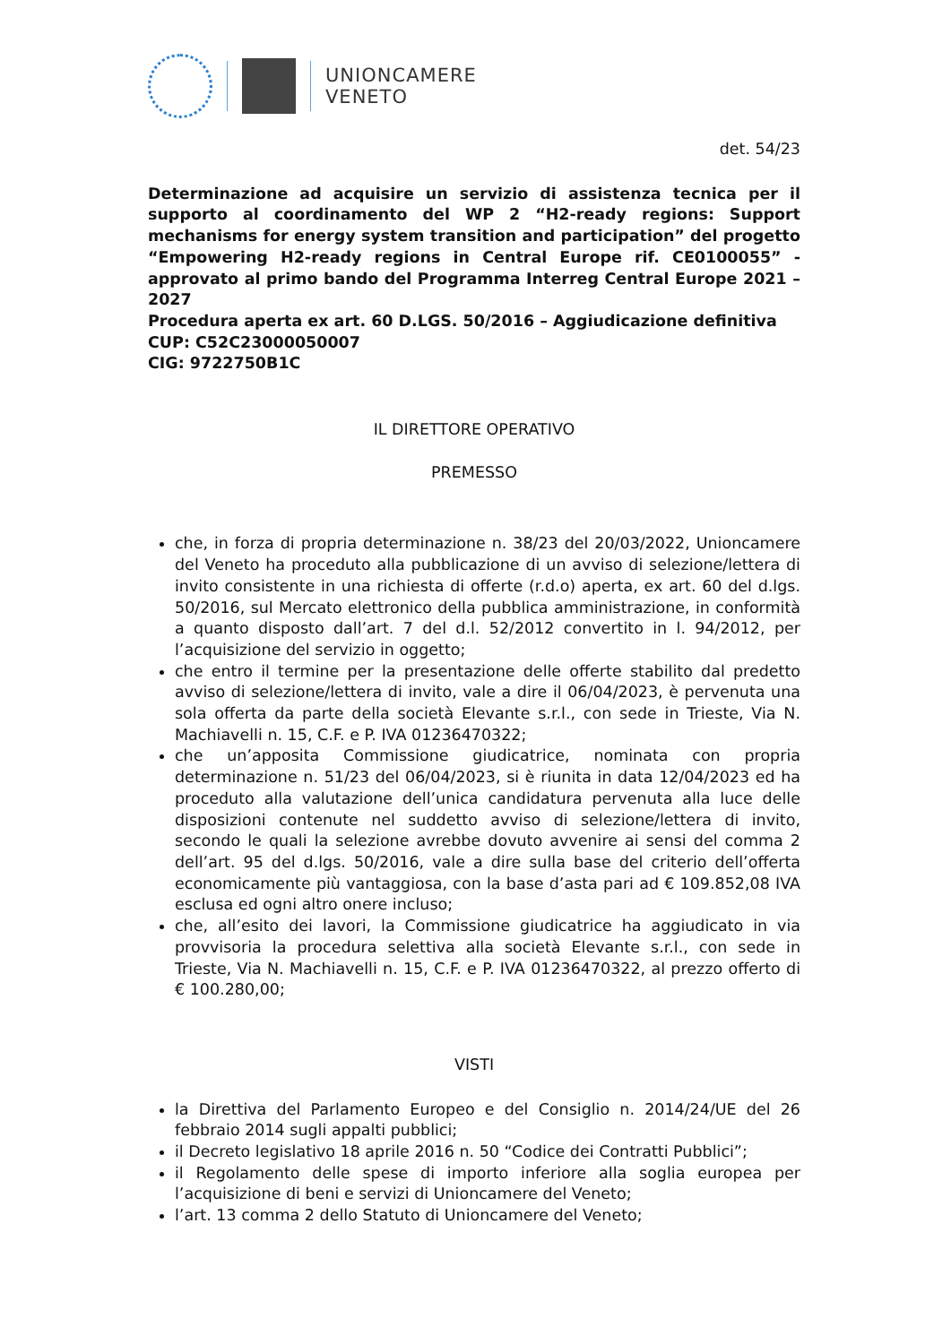UNIONCAMERE
VENETO
det. 54/23
Determinazione ad acquisire un servizio di assistenza tecnica per il supporto al coordinamento del WP 2 “H2-ready regions: Support mechanisms for energy system transition and participation” del progetto “Empowering H2-ready regions in Central Europe rif. CE0100055” - approvato al primo bando del Programma Interreg Central Europe 2021 – 2027
Procedura aperta ex art. 60 D.LGS. 50/2016 – Aggiudicazione definitiva
CUP: C52C23000050007
CIG: 9722750B1C
IL DIRETTORE OPERATIVO
PREMESSO
che, in forza di propria determinazione n. 38/23 del 20/03/2022, Unioncamere del Veneto ha proceduto alla pubblicazione di un avviso di selezione/lettera di invito consistente in una richiesta di offerte (r.d.o) aperta, ex art. 60 del d.lgs. 50/2016, sul Mercato elettronico della pubblica amministrazione, in conformità a quanto disposto dall’art. 7 del d.l. 52/2012 convertito in l. 94/2012, per l’acquisizione del servizio in oggetto;
che entro il termine per la presentazione delle offerte stabilito dal predetto avviso di selezione/lettera di invito, vale a dire il 06/04/2023, è pervenuta una sola offerta da parte della società Elevante s.r.l., con sede in Trieste, Via N. Machiavelli n. 15, C.F. e P. IVA 01236470322;
che un’apposita Commissione giudicatrice, nominata con propria determinazione n. 51/23 del 06/04/2023, si è riunita in data 12/04/2023 ed ha proceduto alla valutazione dell’unica candidatura pervenuta alla luce delle disposizioni contenute nel suddetto avviso di selezione/lettera di invito, secondo le quali la selezione avrebbe dovuto avvenire ai sensi del comma 2 dell’art. 95 del d.lgs. 50/2016, vale a dire sulla base del criterio dell’offerta economicamente più vantaggiosa, con la base d’asta pari ad € 109.852,08 IVA esclusa ed ogni altro onere incluso;
che, all’esito dei lavori, la Commissione giudicatrice ha aggiudicato in via provvisoria la procedura selettiva alla società Elevante s.r.l., con sede in Trieste, Via N. Machiavelli n. 15, C.F. e P. IVA 01236470322, al prezzo offerto di € 100.280,00;
VISTI
la Direttiva del Parlamento Europeo e del Consiglio n. 2014/24/UE del 26 febbraio 2014 sugli appalti pubblici;
il Decreto legislativo 18 aprile 2016 n. 50 “Codice dei Contratti Pubblici”;
il Regolamento delle spese di importo inferiore alla soglia europea per l’acquisizione di beni e servizi di Unioncamere del Veneto;
l’art. 13 comma 2 dello Statuto di Unioncamere del Veneto;